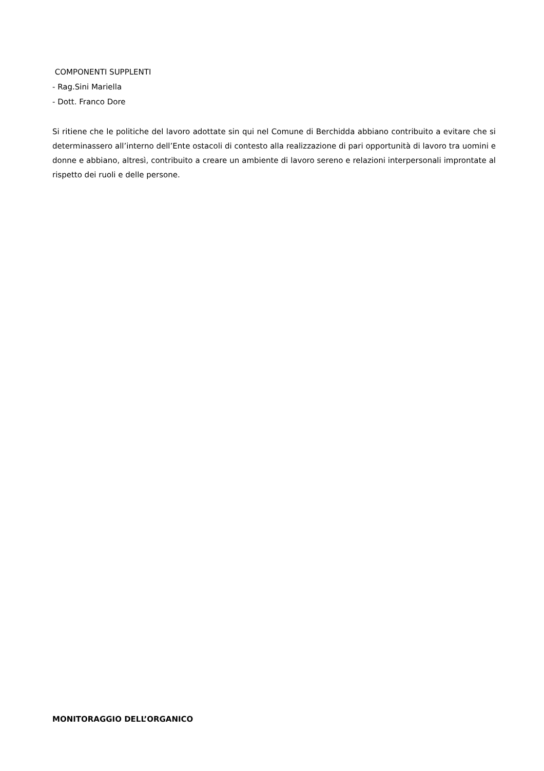COMPONENTI SUPPLENTI
- Rag.Sini Mariella
- Dott. Franco Dore
Si ritiene che le politiche del lavoro adottate sin qui nel Comune di Berchidda abbiano contribuito a evitare che si determinassero all’interno dell’Ente ostacoli di contesto alla realizzazione di pari opportunità di lavoro tra uomini e donne e abbiano, altresì, contribuito a creare un ambiente di lavoro sereno e relazioni interpersonali improntate al rispetto dei ruoli e delle persone.
MONITORAGGIO DELL’ORGANICO